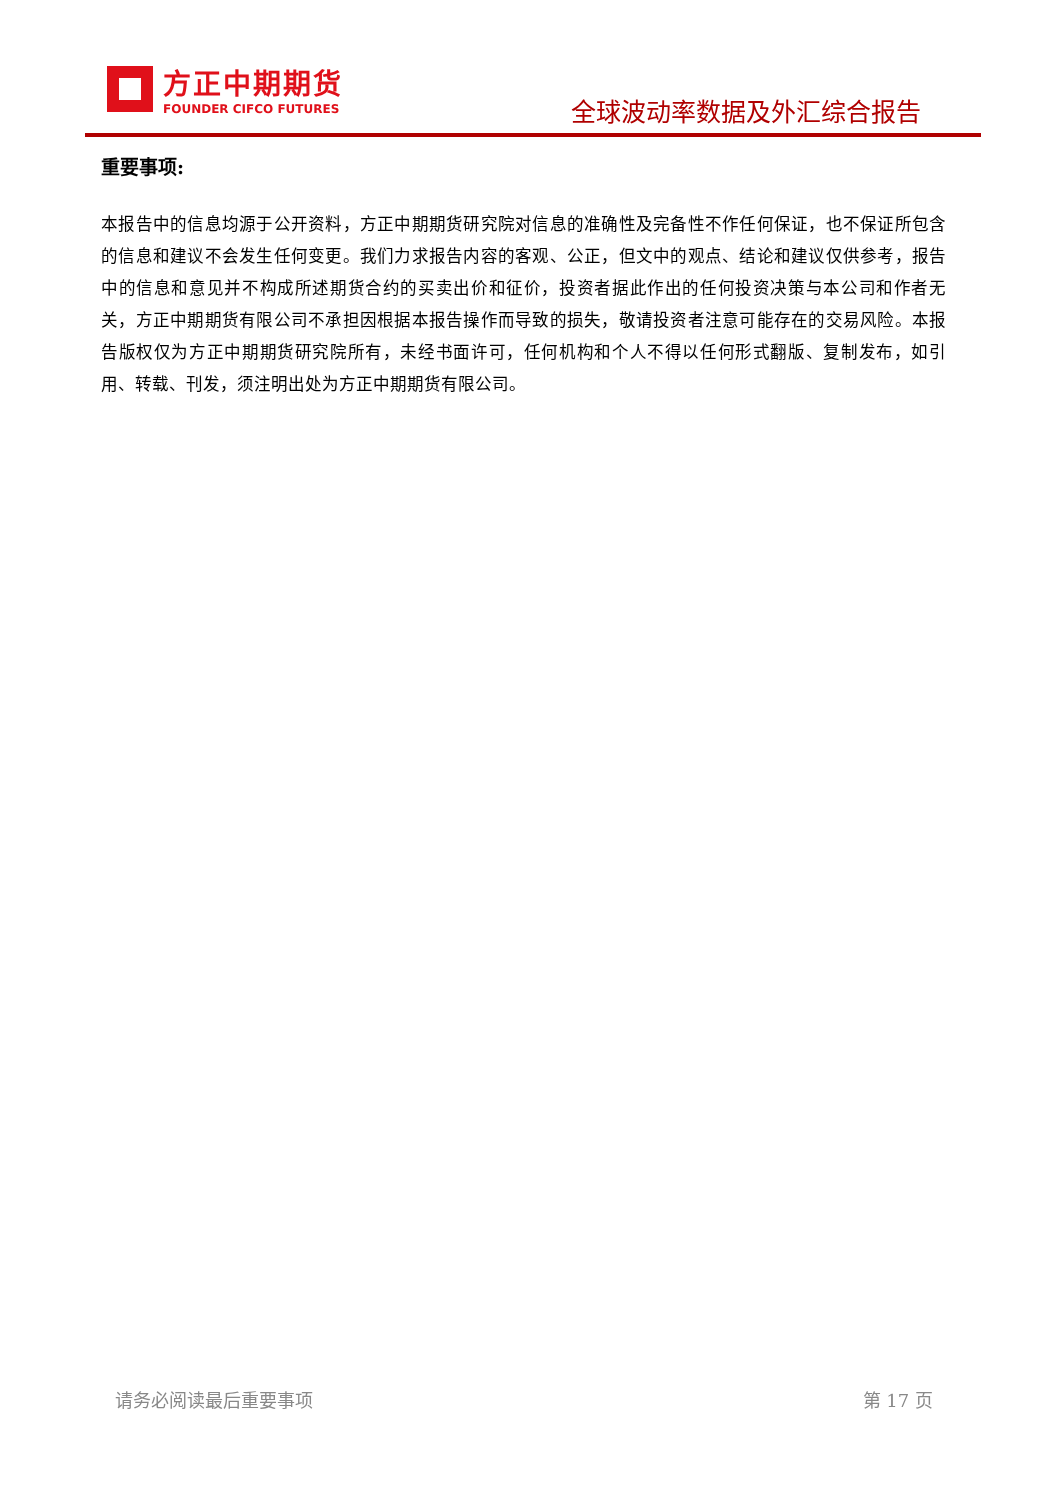方正中期期货
FOUNDER CIFCO FUTURES
全球波动率数据及外汇综合报告
重要事项:
本报告中的信息均源于公开资料，方正中期期货研究院对信息的准确性及完备性不作任何保证，也不保证所包含的信息和建议不会发生任何变更。我们力求报告内容的客观、公正，但文中的观点、结论和建议仅供参考，报告中的信息和意见并不构成所述期货合约的买卖出价和征价，投资者据此作出的任何投资决策与本公司和作者无关，方正中期期货有限公司不承担因根据本报告操作而导致的损失，敬请投资者注意可能存在的交易风险。本报告版权仅为方正中期期货研究院所有，未经书面许可，任何机构和个人不得以任何形式翻版、复制发布，如引用、转载、刊发，须注明出处为方正中期期货有限公司。
请务必阅读最后重要事项 第 17 页